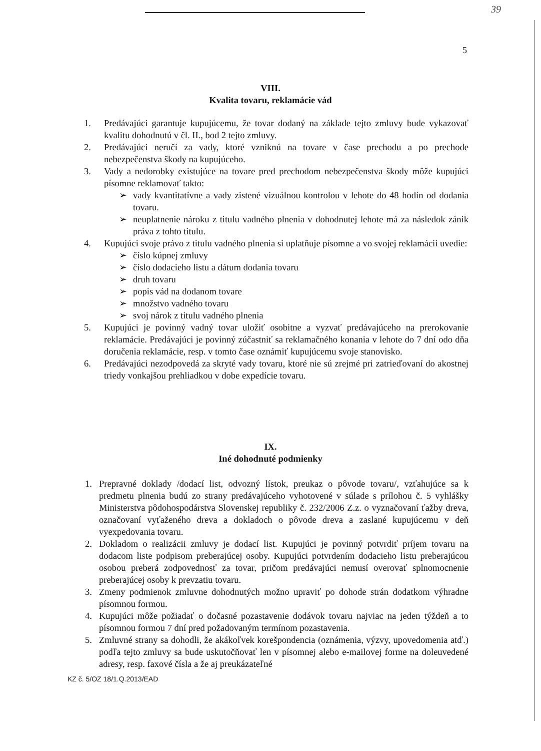39
5
VIII.
Kvalita tovaru, reklamácie vád
1. Predávajúci garantuje kupujúcemu, že tovar dodaný na základe tejto zmluvy bude vykazovať kvalitu dohodnutú v čl. II., bod 2 tejto zmluvy.
2. Predávajúci neručí za vady, ktoré vzniknú na tovare v čase prechodu a po prechode nebezpečenstva škody na kupujúceho.
3. Vady a nedorobky existujúce na tovare pred prechodom nebezpečenstva škody môže kupujúci písomne reklamovať takto:
➢ vady kvantitatívne a vady zistené vizuálnou kontrolou v lehote do 48 hodín od dodania tovaru.
➢ neuplatnenie nároku z titulu vadného plnenia v dohodnutej lehote má za následok zánik práva z tohto titulu.
4. Kupujúci svoje právo z titulu vadného plnenia si uplatňuje písomne a vo svojej reklamácii uvedie:
➢ číslo kúpnej zmluvy
➢ číslo dodacieho listu a dátum dodania tovaru
➢ druh tovaru
➢ popis vád na dodanom tovare
➢ množstvo vadného tovaru
➢ svoj nárok z titulu vadného plnenia
5. Kupujúci je povinný vadný tovar uložiť osobitne a vyzvať predávajúceho na prerokovanie reklamácie. Predávajúci je povinný zúčastniť sa reklamačného konania v lehote do 7 dní odo dňa doručenia reklamácie, resp. v tomto čase oznámiť kupujúcemu svoje stanovisko.
6. Predávajúci nezodpovedá za skryté vady tovaru, ktoré nie sú zrejmé pri zatrieďovaní do akostnej triedy vonkajšou prehliadkou v dobe expedície tovaru.
IX.
Iné dohodnuté podmienky
1. Prepravné doklady /dodací list, odvozný lístok, preukaz o pôvode tovaru/, vzťahujúce sa k predmetu plnenia budú zo strany predávajúceho vyhotovené v súlade s prílohou č. 5 vyhlášky Ministerstva pôdohospodárstva Slovenskej republiky č. 232/2006 Z.z. o vyznačovaní ťažby dreva, označovaní vyťaženého dreva a dokladoch o pôvode dreva a zaslané kupujúcemu v deň vyexpedovania tovaru.
2. Dokladom o realizácii zmluvy je dodací list. Kupujúci je povinný potvrdiť príjem tovaru na dodacom liste podpisom preberajúcej osoby. Kupujúci potvrdením dodacieho listu preberajúcou osobou preberá zodpovednosť za tovar, pričom predávajúci nemusí overovať splnomocnenie preberajúcej osoby k prevzatiu tovaru.
3. Zmeny podmienok zmluvne dohodnutých možno upraviť po dohode strán dodatkom výhradne písomnou formou.
4. Kupujúci môže požiadať o dočasné pozastavenie dodávok tovaru najviac na jeden týždeň a to písomnou formou 7 dní pred požadovaným termínom pozastavenia.
5. Zmluvné strany sa dohodli, že akákoľvek korešpondencia (oznámenia, výzvy, upovedomenia atď.) podľa tejto zmluvy sa bude uskutočňovať len v písomnej alebo e-mailovej forme na doleuvedené adresy, resp. faxové čísla a že aj preukázateľné
KZ č. 5/OZ 18/1.Q.2013/EAD